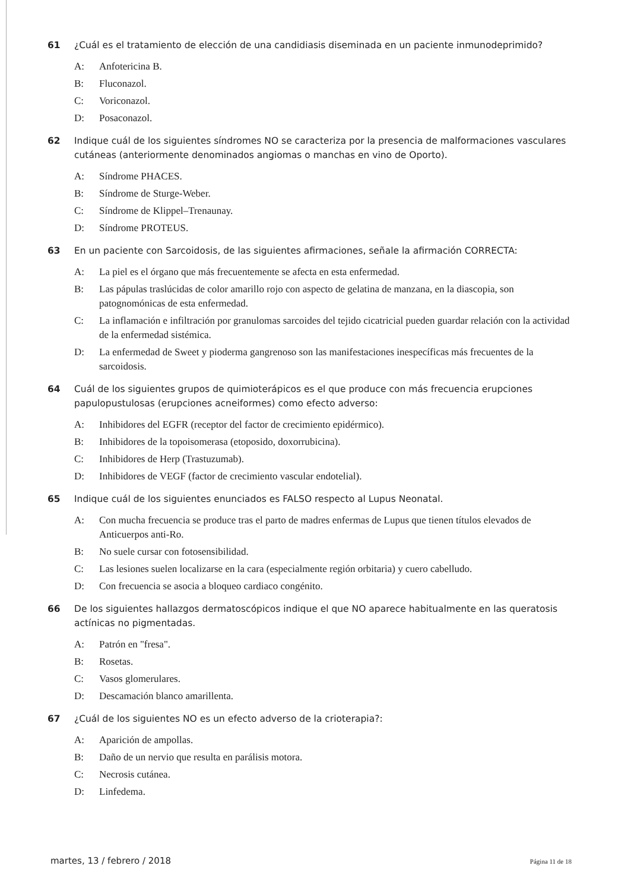61 ¿Cuál es el tratamiento de elección de una candidiasis diseminada en un paciente inmunodeprimido?
A: Anfotericina B.
B: Fluconazol.
C: Voriconazol.
D: Posaconazol.
62 Indique cuál de los siguientes síndromes NO se caracteriza por la presencia de malformaciones vasculares cutáneas (anteriormente denominados angiomas o manchas en vino de Oporto).
A: Síndrome PHACES.
B: Síndrome de Sturge-Weber.
C: Síndrome de Klippel–Trenaunay.
D: Síndrome PROTEUS.
63 En un paciente con Sarcoidosis, de las siguientes afirmaciones, señale la afirmación CORRECTA:
A: La piel es el órgano que más frecuentemente se afecta en esta enfermedad.
B: Las pápulas traslúcidas de color amarillo rojo con aspecto de gelatina de manzana, en la diascopia, son patognomónicas de esta enfermedad.
C: La inflamación e infiltración por granulomas sarcoides del tejido cicatricial pueden guardar relación con la actividad de la enfermedad sistémica.
D: La enfermedad de Sweet y pioderma gangrenoso son las manifestaciones inespecíficas más frecuentes de la sarcoidosis.
64 Cuál de los siguientes grupos de quimioterápicos es el que produce con más frecuencia erupciones papulopustulosas (erupciones acneiformes) como efecto adverso:
A: Inhibidores del EGFR (receptor del factor de crecimiento epidérmico).
B: Inhibidores de la topoisomerasa (etoposido, doxorrubicina).
C: Inhibidores de Herp (Trastuzumab).
D: Inhibidores de VEGF (factor de crecimiento vascular endotelial).
65 Indique cuál de los siguientes enunciados es FALSO respecto al Lupus Neonatal.
A: Con mucha frecuencia se produce tras el parto de madres enfermas de Lupus que tienen títulos elevados de Anticuerpos anti-Ro.
B: No suele cursar con fotosensibilidad.
C: Las lesiones suelen localizarse en la cara (especialmente región orbitaria) y cuero cabelludo.
D: Con frecuencia se asocia a bloqueo cardiaco congénito.
66 De los siguientes hallazgos dermatoscópicos indique el que NO aparece habitualmente en las queratosis actínicas no pigmentadas.
A: Patrón en "fresa".
B: Rosetas.
C: Vasos glomerulares.
D: Descamación blanco amarillenta.
67 ¿Cuál de los siguientes NO es un efecto adverso de la crioterapia?:
A: Aparición de ampollas.
B: Daño de un nervio que resulta en parálisis motora.
C: Necrosis cutánea.
D: Linfedema.
martes, 13 / febrero / 2018 Página 11 de 18